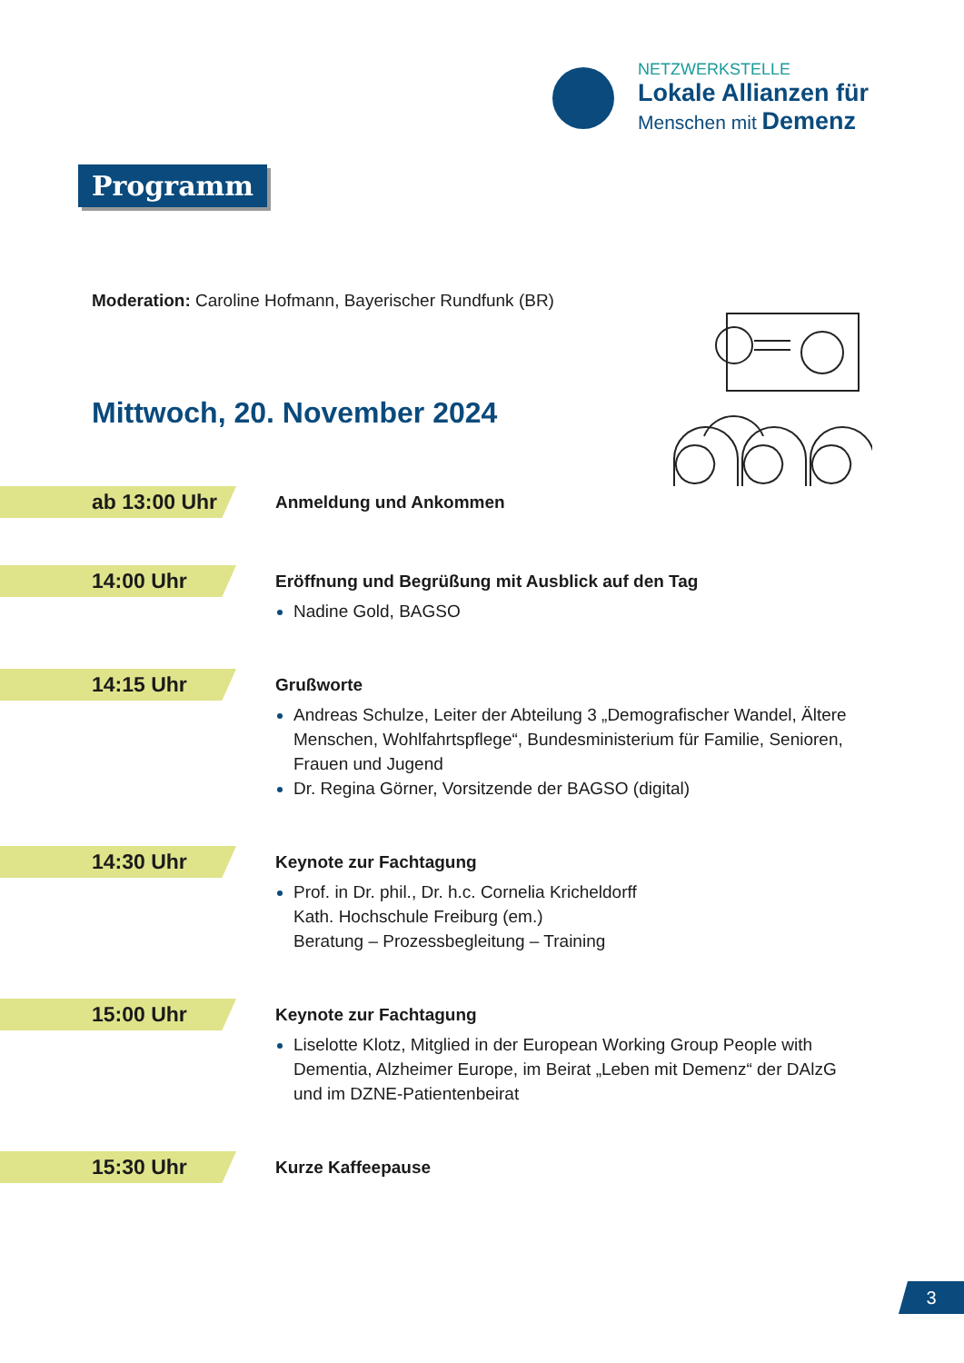NETZWERKSTELLE
Lokale Allianzen für
Menschen mit Demenz
Programm
Moderation: Caroline Hofmann, Bayerischer Rundfunk (BR)
Mittwoch, 20. November 2024
ab 13:00 Uhr
Anmeldung und Ankommen
14:00 Uhr
Eröffnung und Begrüßung mit Ausblick auf den Tag
Nadine Gold, BAGSO
14:15 Uhr
Grußworte
Andreas Schulze, Leiter der Abteilung 3 „Demografischer Wandel, Ältere Menschen, Wohlfahrtspflege“, Bundesministerium für Familie, Senioren, Frauen und Jugend
Dr. Regina Görner, Vorsitzende der BAGSO (digital)
14:30 Uhr
Keynote zur Fachtagung
Prof. in Dr. phil., Dr. h.c. Cornelia Kricheldorff
Kath. Hochschule Freiburg (em.)
Beratung – Prozessbegleitung – Training
15:00 Uhr
Keynote zur Fachtagung
Liselotte Klotz, Mitglied in der European Working Group People with Dementia, Alzheimer Europe, im Beirat „Leben mit Demenz“ der DAlzG und im DZNE-Patientenbeirat
15:30 Uhr
Kurze Kaffeepause
3